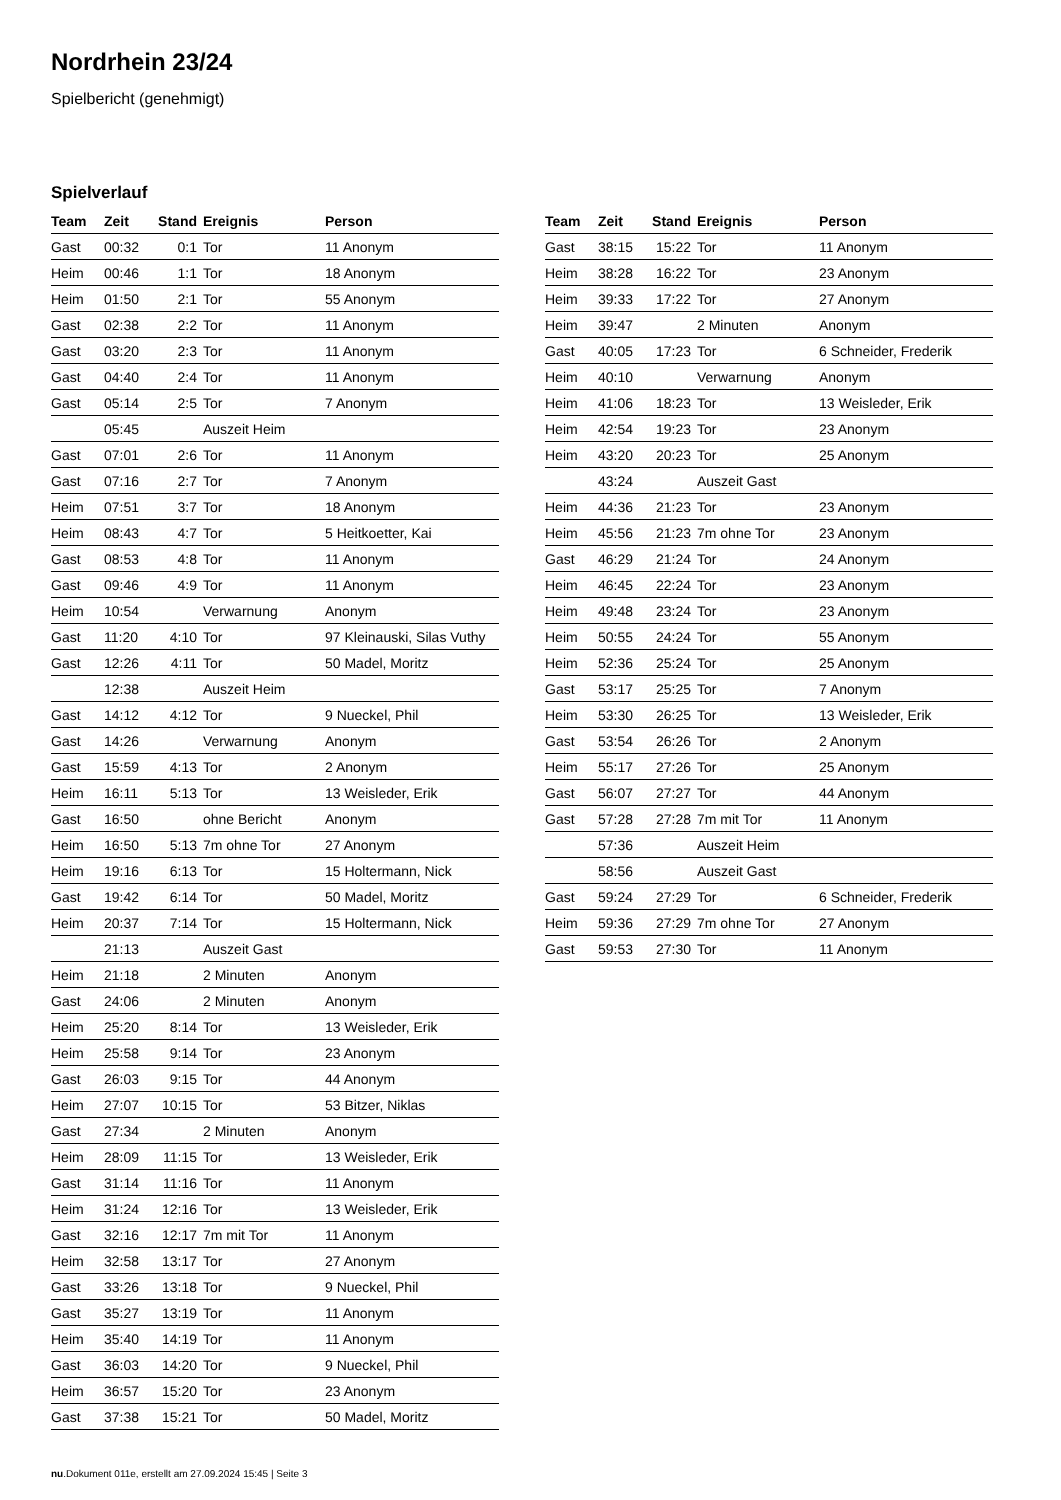Nordrhein 23/24
Spielbericht (genehmigt)
Spielverlauf
| Team | Zeit | Stand | Ereignis | Person |
| --- | --- | --- | --- | --- |
| Gast | 00:32 | 0:1 | Tor | 11 Anonym |
| Heim | 00:46 | 1:1 | Tor | 18 Anonym |
| Heim | 01:50 | 2:1 | Tor | 55 Anonym |
| Gast | 02:38 | 2:2 | Tor | 11 Anonym |
| Gast | 03:20 | 2:3 | Tor | 11 Anonym |
| Gast | 04:40 | 2:4 | Tor | 11 Anonym |
| Gast | 05:14 | 2:5 | Tor | 7 Anonym |
| | 05:45 | | Auszeit Heim | |
| Gast | 07:01 | 2:6 | Tor | 11 Anonym |
| Gast | 07:16 | 2:7 | Tor | 7 Anonym |
| Heim | 07:51 | 3:7 | Tor | 18 Anonym |
| Heim | 08:43 | 4:7 | Tor | 5 Heitkoetter, Kai |
| Gast | 08:53 | 4:8 | Tor | 11 Anonym |
| Gast | 09:46 | 4:9 | Tor | 11 Anonym |
| Heim | 10:54 | | Verwarnung | Anonym |
| Gast | 11:20 | 4:10 | Tor | 97 Kleinauski, Silas Vuthy |
| Gast | 12:26 | 4:11 | Tor | 50 Madel, Moritz |
| | 12:38 | | Auszeit Heim | |
| Gast | 14:12 | 4:12 | Tor | 9 Nueckel, Phil |
| Gast | 14:26 | | Verwarnung | Anonym |
| Gast | 15:59 | 4:13 | Tor | 2 Anonym |
| Heim | 16:11 | 5:13 | Tor | 13 Weisleder, Erik |
| Gast | 16:50 | | ohne Bericht | Anonym |
| Heim | 16:50 | 5:13 | 7m ohne Tor | 27 Anonym |
| Heim | 19:16 | 6:13 | Tor | 15 Holtermann, Nick |
| Gast | 19:42 | 6:14 | Tor | 50 Madel, Moritz |
| Heim | 20:37 | 7:14 | Tor | 15 Holtermann, Nick |
| | 21:13 | | Auszeit Gast | |
| Heim | 21:18 | | 2 Minuten | Anonym |
| Gast | 24:06 | | 2 Minuten | Anonym |
| Heim | 25:20 | 8:14 | Tor | 13 Weisleder, Erik |
| Heim | 25:58 | 9:14 | Tor | 23 Anonym |
| Gast | 26:03 | 9:15 | Tor | 44 Anonym |
| Heim | 27:07 | 10:15 | Tor | 53 Bitzer, Niklas |
| Gast | 27:34 | | 2 Minuten | Anonym |
| Heim | 28:09 | 11:15 | Tor | 13 Weisleder, Erik |
| Gast | 31:14 | 11:16 | Tor | 11 Anonym |
| Heim | 31:24 | 12:16 | Tor | 13 Weisleder, Erik |
| Gast | 32:16 | 12:17 | 7m mit Tor | 11 Anonym |
| Heim | 32:58 | 13:17 | Tor | 27 Anonym |
| Gast | 33:26 | 13:18 | Tor | 9 Nueckel, Phil |
| Gast | 35:27 | 13:19 | Tor | 11 Anonym |
| Heim | 35:40 | 14:19 | Tor | 11 Anonym |
| Gast | 36:03 | 14:20 | Tor | 9 Nueckel, Phil |
| Heim | 36:57 | 15:20 | Tor | 23 Anonym |
| Gast | 37:38 | 15:21 | Tor | 50 Madel, Moritz |
| Team | Zeit | Stand | Ereignis | Person |
| --- | --- | --- | --- | --- |
| Gast | 38:15 | 15:22 | Tor | 11 Anonym |
| Heim | 38:28 | 16:22 | Tor | 23 Anonym |
| Heim | 39:33 | 17:22 | Tor | 27 Anonym |
| Heim | 39:47 | | 2 Minuten | Anonym |
| Gast | 40:05 | 17:23 | Tor | 6 Schneider, Frederik |
| Heim | 40:10 | | Verwarnung | Anonym |
| Heim | 41:06 | 18:23 | Tor | 13 Weisleder, Erik |
| Heim | 42:54 | 19:23 | Tor | 23 Anonym |
| Heim | 43:20 | 20:23 | Tor | 25 Anonym |
| | 43:24 | | Auszeit Gast | |
| Heim | 44:36 | 21:23 | Tor | 23 Anonym |
| Heim | 45:56 | 21:23 | 7m ohne Tor | 23 Anonym |
| Gast | 46:29 | 21:24 | Tor | 24 Anonym |
| Heim | 46:45 | 22:24 | Tor | 23 Anonym |
| Heim | 49:48 | 23:24 | Tor | 23 Anonym |
| Heim | 50:55 | 24:24 | Tor | 55 Anonym |
| Heim | 52:36 | 25:24 | Tor | 25 Anonym |
| Gast | 53:17 | 25:25 | Tor | 7 Anonym |
| Heim | 53:30 | 26:25 | Tor | 13 Weisleder, Erik |
| Gast | 53:54 | 26:26 | Tor | 2 Anonym |
| Heim | 55:17 | 27:26 | Tor | 25 Anonym |
| Gast | 56:07 | 27:27 | Tor | 44 Anonym |
| Gast | 57:28 | 27:28 | 7m mit Tor | 11 Anonym |
| | 57:36 | | Auszeit Heim | |
| | 58:56 | | Auszeit Gast | |
| Gast | 59:24 | 27:29 | Tor | 6 Schneider, Frederik |
| Heim | 59:36 | 27:29 | 7m ohne Tor | 27 Anonym |
| Gast | 59:53 | 27:30 | Tor | 11 Anonym |
nu.Dokument 011e, erstellt am 27.09.2024 15:45 | Seite 3